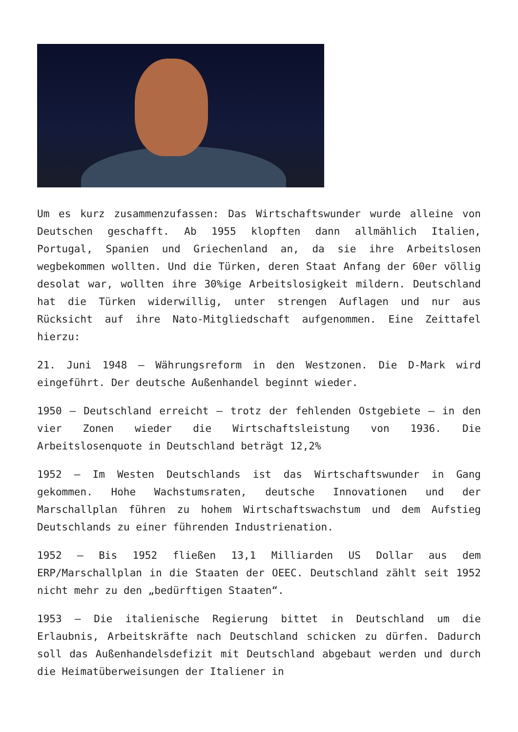Um es kurz zusammenzufassen: Das Wirtschaftswunder wurde alleine von Deutschen geschafft. Ab 1955 klopften dann allmählich Italien, Portugal, Spanien und Griechenland an, da sie ihre Arbeitslosen wegbekommen wollten. Und die Türken, deren Staat Anfang der 60er völlig desolat war, wollten ihre 30%ige Arbeitslosigkeit mildern. Deutschland hat die Türken widerwillig, unter strengen Auflagen und nur aus Rücksicht auf ihre Nato-Mitgliedschaft aufgenommen. Eine Zeittafel hierzu:
21. Juni 1948 – Währungsreform in den Westzonen. Die D-Mark wird eingeführt. Der deutsche Außenhandel beginnt wieder.
1950 – Deutschland erreicht – trotz der fehlenden Ostgebiete – in den vier Zonen wieder die Wirtschaftsleistung von 1936. Die Arbeitslosenquote in Deutschland beträgt 12,2%
1952 – Im Westen Deutschlands ist das Wirtschaftswunder in Gang gekommen. Hohe Wachstumsraten, deutsche Innovationen und der Marschallplan führen zu hohem Wirtschaftswachstum und dem Aufstieg Deutschlands zu einer führenden Industrienation.
1952 – Bis 1952 fließen 13,1 Milliarden US Dollar aus dem ERP/Marschallplan in die Staaten der OEEC. Deutschland zählt seit 1952 nicht mehr zu den „bedürftigen Staaten“.
1953 – Die italienische Regierung bittet in Deutschland um die Erlaubnis, Arbeitskräfte nach Deutschland schicken zu dürfen. Dadurch soll das Außenhandelsdefizit mit Deutschland abgebaut werden und durch die Heimatüberweisungen der Italiener in